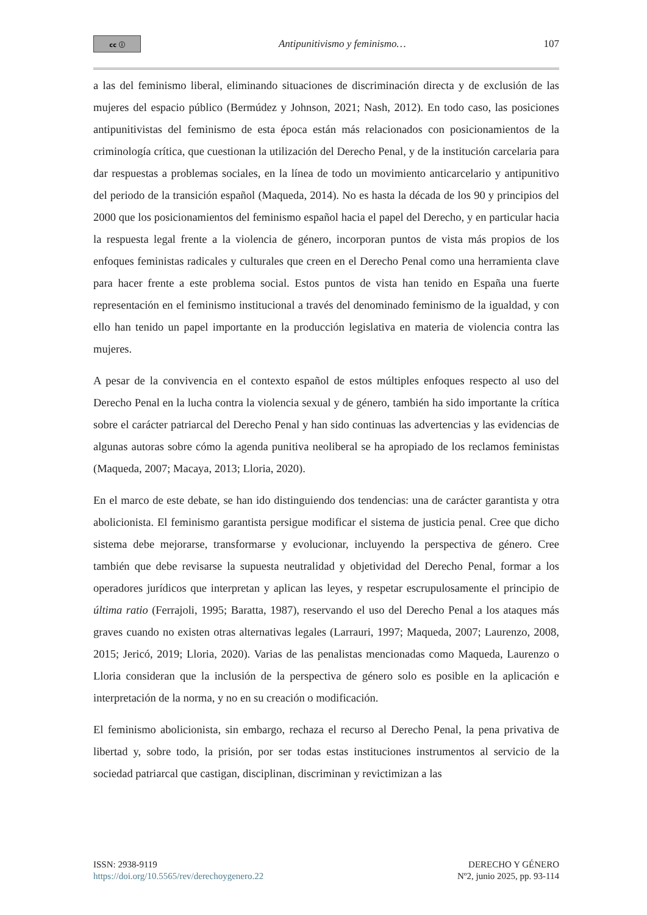cc ⓘ
Antipunitivismo y feminismo… 107
a las del feminismo liberal, eliminando situaciones de discriminación directa y de exclusión de las mujeres del espacio público (Bermúdez y Johnson, 2021; Nash, 2012). En todo caso, las posiciones antipunitivistas del feminismo de esta época están más relacionados con posicionamientos de la criminología crítica, que cuestionan la utilización del Derecho Penal, y de la institución carcelaria para dar respuestas a problemas sociales, en la línea de todo un movimiento anticarcelario y antipunitivo del periodo de la transición español (Maqueda, 2014). No es hasta la década de los 90 y principios del 2000 que los posicionamientos del feminismo español hacia el papel del Derecho, y en particular hacia la respuesta legal frente a la violencia de género, incorporan puntos de vista más propios de los enfoques feministas radicales y culturales que creen en el Derecho Penal como una herramienta clave para hacer frente a este problema social. Estos puntos de vista han tenido en España una fuerte representación en el feminismo institucional a través del denominado feminismo de la igualdad, y con ello han tenido un papel importante en la producción legislativa en materia de violencia contra las mujeres.
A pesar de la convivencia en el contexto español de estos múltiples enfoques respecto al uso del Derecho Penal en la lucha contra la violencia sexual y de género, también ha sido importante la crítica sobre el carácter patriarcal del Derecho Penal y han sido continuas las advertencias y las evidencias de algunas autoras sobre cómo la agenda punitiva neoliberal se ha apropiado de los reclamos feministas (Maqueda, 2007; Macaya, 2013; Lloria, 2020).
En el marco de este debate, se han ido distinguiendo dos tendencias: una de carácter garantista y otra abolicionista. El feminismo garantista persigue modificar el sistema de justicia penal. Cree que dicho sistema debe mejorarse, transformarse y evolucionar, incluyendo la perspectiva de género. Cree también que debe revisarse la supuesta neutralidad y objetividad del Derecho Penal, formar a los operadores jurídicos que interpretan y aplican las leyes, y respetar escrupulosamente el principio de última ratio (Ferrajoli, 1995; Baratta, 1987), reservando el uso del Derecho Penal a los ataques más graves cuando no existen otras alternativas legales (Larrauri, 1997; Maqueda, 2007; Laurenzo, 2008, 2015; Jericó, 2019; Lloria, 2020). Varias de las penalistas mencionadas como Maqueda, Laurenzo o Lloria consideran que la inclusión de la perspectiva de género solo es posible en la aplicación e interpretación de la norma, y no en su creación o modificación.
El feminismo abolicionista, sin embargo, rechaza el recurso al Derecho Penal, la pena privativa de libertad y, sobre todo, la prisión, por ser todas estas instituciones instrumentos al servicio de la sociedad patriarcal que castigan, disciplinan, discriminan y revictimizan a las
ISSN: 2938-9119
https://doi.org/10.5565/rev/derechoygenero.22
DERECHO Y GÉNERO
Nº2, junio 2025, pp. 93-114